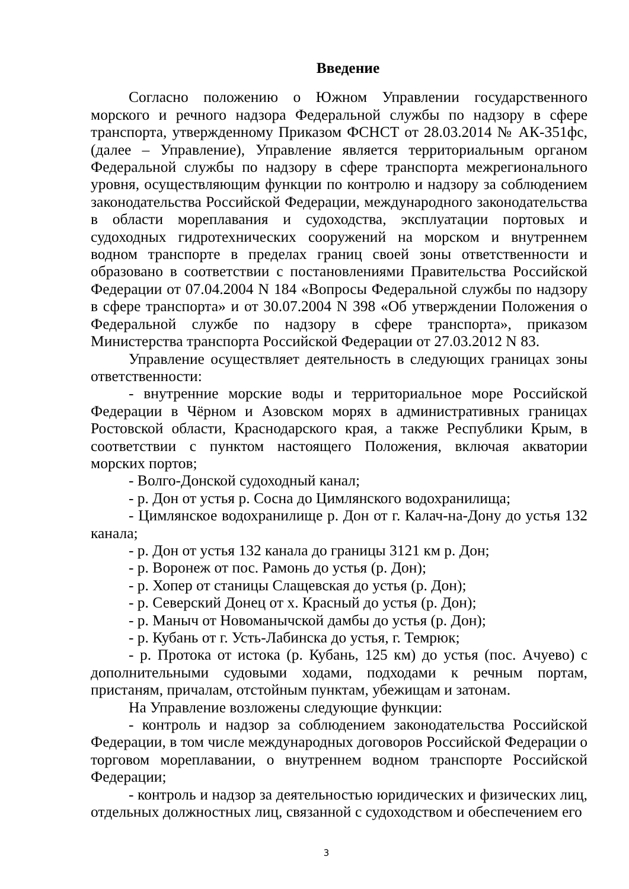Введение
Согласно положению о Южном Управлении государственного морского и речного надзора Федеральной службы по надзору в сфере транспорта, утвержденному Приказом ФСНСТ от 28.03.2014 № АК-351фс, (далее – Управление), Управление является территориальным органом Федеральной службы по надзору в сфере транспорта межрегионального уровня, осуществляющим функции по контролю и надзору за соблюдением законодательства Российской Федерации, международного законодательства в области мореплавания и судоходства, эксплуатации портовых и судоходных гидротехнических сооружений на морском и внутреннем водном транспорте в пределах границ своей зоны ответственности и образовано в соответствии с постановлениями Правительства Российской Федерации от 07.04.2004 N 184 «Вопросы Федеральной службы по надзору в сфере транспорта» и от 30.07.2004 N 398 «Об утверждении Положения о Федеральной службе по надзору в сфере транспорта», приказом Министерства транспорта Российской Федерации от 27.03.2012 N 83.
Управление осуществляет деятельность в следующих границах зоны ответственности:
- внутренние морские воды и территориальное море Российской Федерации в Чёрном и Азовском морях в административных границах Ростовской области, Краснодарского края, а также Республики Крым, в соответствии с пунктом настоящего Положения, включая акватории морских портов;
- Волго-Донской судоходный канал;
- р. Дон от устья р. Сосна до Цимлянского водохранилища;
- Цимлянское водохранилище р. Дон от г. Калач-на-Дону до устья 132 канала;
- р. Дон от устья 132 канала до границы 3121 км р. Дон;
- р. Воронеж от пос. Рамонь до устья (р. Дон);
- р. Хопер от станицы Слащевская до устья (р. Дон);
- р. Северский Донец от х. Красный до устья (р. Дон);
- р. Маныч от Новоманычской дамбы до устья (р. Дон);
- р. Кубань от г. Усть-Лабинска до устья, г. Темрюк;
- р. Протока от истока (р. Кубань, 125 км) до устья (пос. Ачуево) с дополнительными судовыми ходами, подходами к речным портам, пристаням, причалам, отстойным пунктам, убежищам и затонам.
На Управление возложены следующие функции:
- контроль и надзор за соблюдением законодательства Российской Федерации, в том числе международных договоров Российской Федерации о торговом мореплавании, о внутреннем водном транспорте Российской Федерации;
- контроль и надзор за деятельностью юридических и физических лиц, отдельных должностных лиц, связанной с судоходством и обеспечением его
3